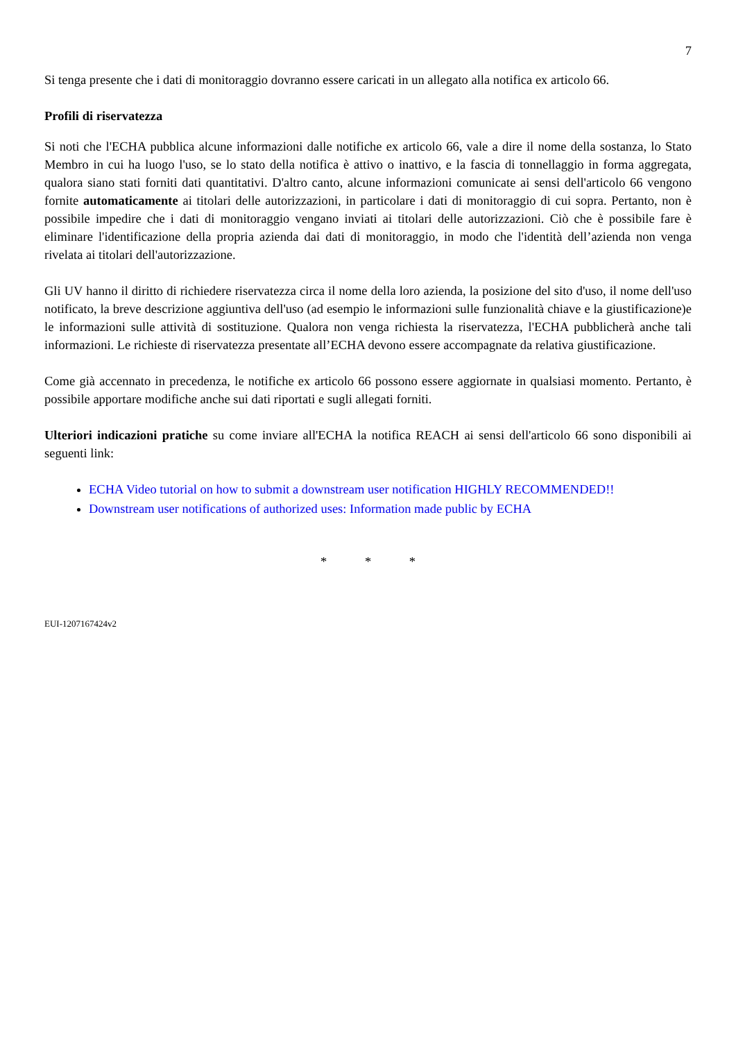7
Si tenga presente che i dati di monitoraggio dovranno essere caricati in un allegato alla notifica ex articolo 66.
Profili di riservatezza
Si noti che l'ECHA pubblica alcune informazioni dalle notifiche ex articolo 66, vale a dire il nome della sostanza, lo Stato Membro in cui ha luogo l'uso, se lo stato della notifica è attivo o inattivo, e la fascia di tonnellaggio in forma aggregata, qualora siano stati forniti dati quantitativi. D'altro canto, alcune informazioni comunicate ai sensi dell'articolo 66 vengono fornite automaticamente ai titolari delle autorizzazioni, in particolare i dati di monitoraggio di cui sopra. Pertanto, non è possibile impedire che i dati di monitoraggio vengano inviati ai titolari delle autorizzazioni. Ciò che è possibile fare è eliminare l'identificazione della propria azienda dai dati di monitoraggio, in modo che l'identità dell’azienda non venga rivelata ai titolari dell'autorizzazione.
Gli UV hanno il diritto di richiedere riservatezza circa il nome della loro azienda, la posizione del sito d'uso, il nome dell'uso notificato, la breve descrizione aggiuntiva dell'uso (ad esempio le informazioni sulle funzionalità chiave e la giustificazione)e le informazioni sulle attività di sostituzione. Qualora non venga richiesta la riservatezza, l'ECHA pubblicherà anche tali informazioni. Le richieste di riservatezza presentate all’ECHA devono essere accompagnate da relativa giustificazione.
Come già accennato in precedenza, le notifiche ex articolo 66 possono essere aggiornate in qualsiasi momento. Pertanto, è possibile apportare modifiche anche sui dati riportati e sugli allegati forniti.
Ulteriori indicazioni pratiche su come inviare all'ECHA la notifica REACH ai sensi dell'articolo 66 sono disponibili ai seguenti link:
ECHA Video tutorial on how to submit a downstream user notification HIGHLY RECOMMENDED!!
Downstream user notifications of authorized uses: Information made public by ECHA
* * *
EUI-1207167424v2